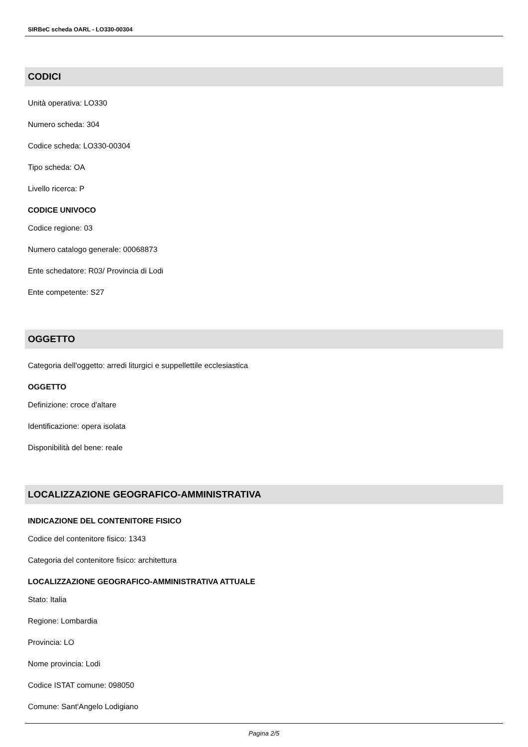SIRBeC scheda OARL - LO330-00304
CODICI
Unità operativa: LO330
Numero scheda: 304
Codice scheda: LO330-00304
Tipo scheda: OA
Livello ricerca: P
CODICE UNIVOCO
Codice regione: 03
Numero catalogo generale: 00068873
Ente schedatore: R03/ Provincia di Lodi
Ente competente: S27
OGGETTO
Categoria dell'oggetto: arredi liturgici e suppellettile ecclesiastica
OGGETTO
Definizione: croce d'altare
Identificazione: opera isolata
Disponibilità del bene: reale
LOCALIZZAZIONE GEOGRAFICO-AMMINISTRATIVA
INDICAZIONE DEL CONTENITORE FISICO
Codice del contenitore fisico: 1343
Categoria del contenitore fisico: architettura
LOCALIZZAZIONE GEOGRAFICO-AMMINISTRATIVA ATTUALE
Stato: Italia
Regione: Lombardia
Provincia: LO
Nome provincia: Lodi
Codice ISTAT comune: 098050
Comune: Sant'Angelo Lodigiano
Pagina 2/5